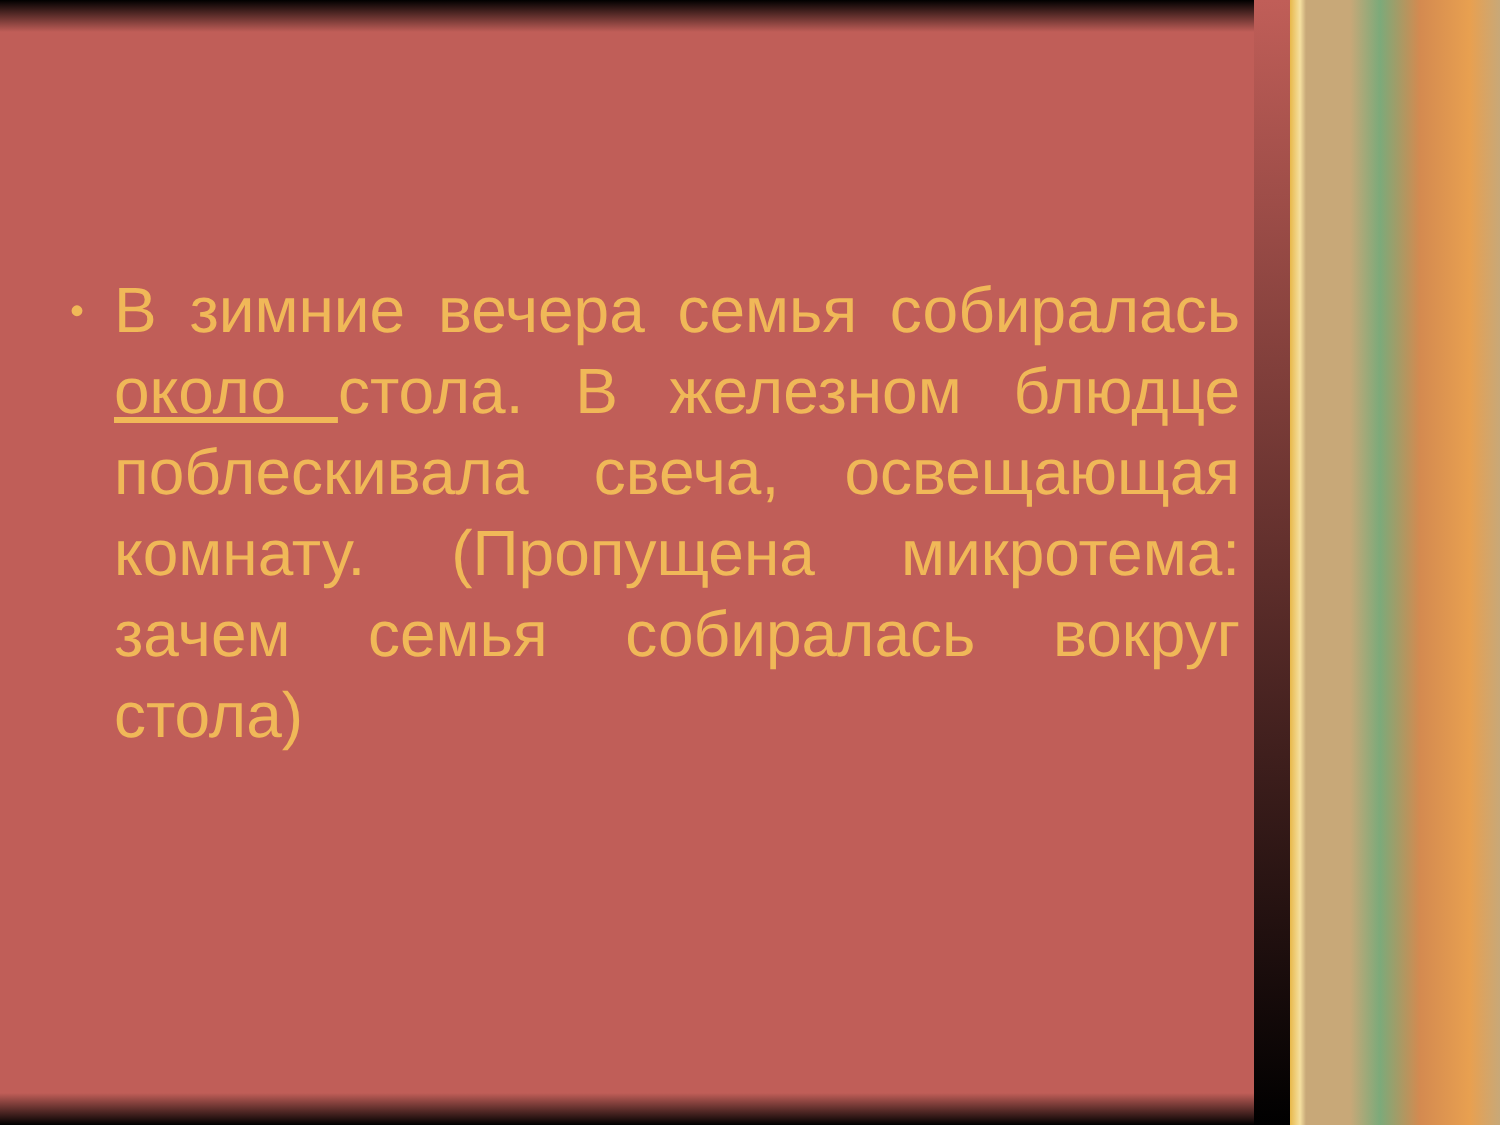•
В зимние вечера семья собиралась около стола. В железном блюдце поблескивала свеча, освещающая комнату. (Пропущена микротема: зачем семья собиралась вокруг стола)